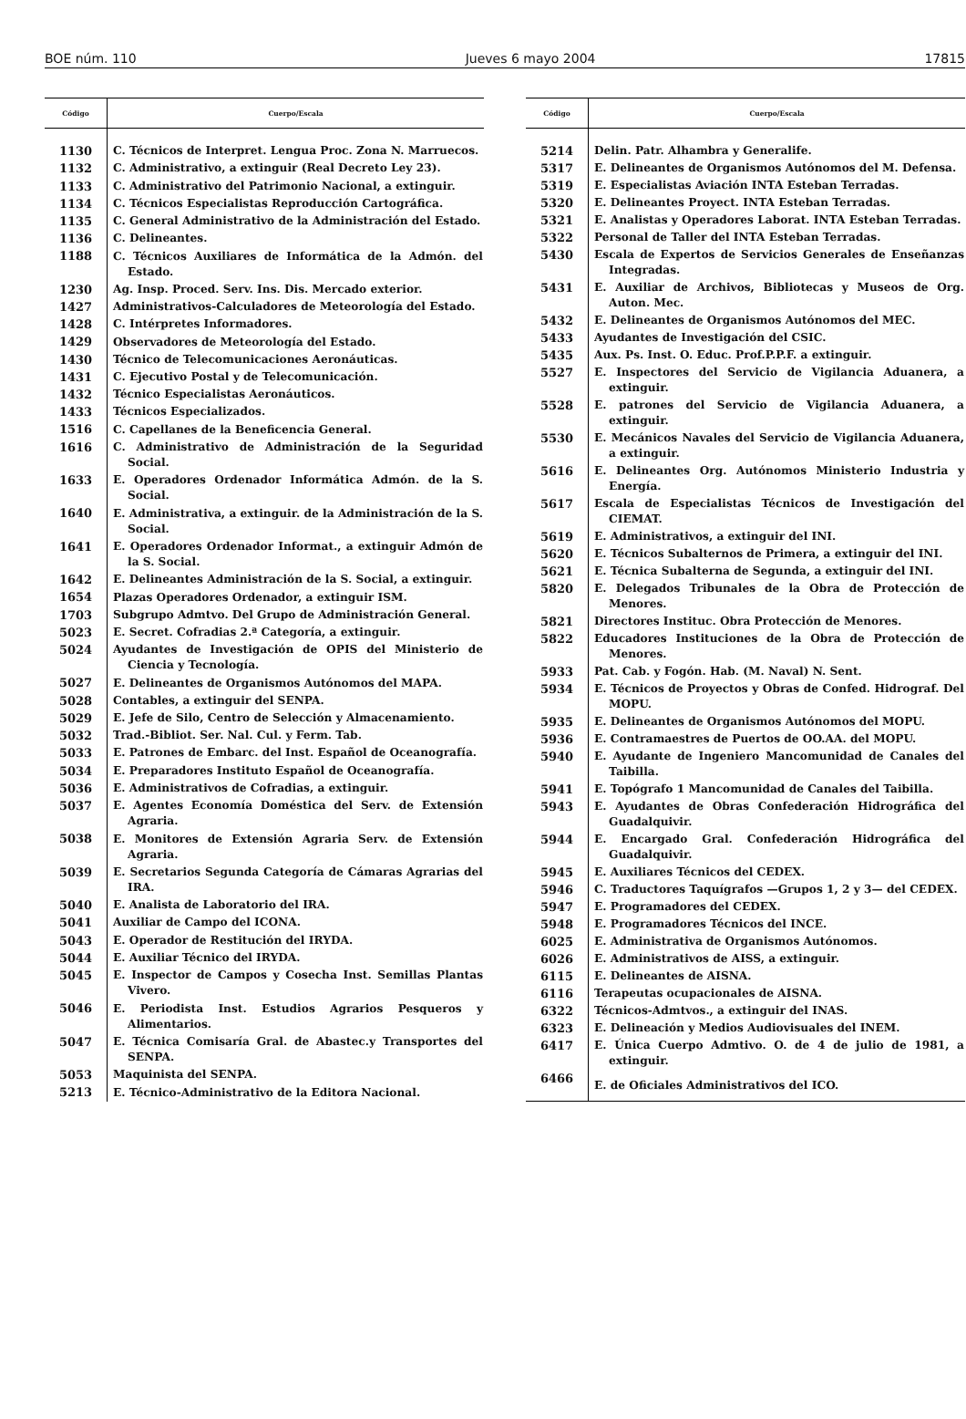BOE núm. 110 Jueves 6 mayo 2004 17815
| Código | Cuerpo/Escala |
| --- | --- |
| 1130 | C. Técnicos de Interpret. Lengua Proc. Zona N. Marruecos. |
| 1132 | C. Administrativo, a extinguir (Real Decreto Ley 23). |
| 1133 | C. Administrativo del Patrimonio Nacional, a extinguir. |
| 1134 | C. Técnicos Especialistas Reproducción Cartográfica. |
| 1135 | C. General Administrativo de la Administración del Estado. |
| 1136 | C. Delineantes. |
| 1188 | C. Técnicos Auxiliares de Informática de la Admón. del Estado. |
| 1230 | Ag. Insp. Proced. Serv. Ins. Dis. Mercado exterior. |
| 1427 | Administrativos-Calculadores de Meteorología del Estado. |
| 1428 | C. Intérpretes Informadores. |
| 1429 | Observadores de Meteorología del Estado. |
| 1430 | Técnico de Telecomunicaciones Aeronáuticas. |
| 1431 | C. Ejecutivo Postal y de Telecomunicación. |
| 1432 | Técnico Especialistas Aeronáuticos. |
| 1433 | Técnicos Especializados. |
| 1516 | C. Capellanes de la Beneficencia General. |
| 1616 | C. Administrativo de Administración de la Seguridad Social. |
| 1633 | E. Operadores Ordenador Informática Admón. de la S. Social. |
| 1640 | E. Administrativa, a extinguir. de la Administración de la S. Social. |
| 1641 | E. Operadores Ordenador Informat., a extinguir Admón de la S. Social. |
| 1642 | E. Delineantes Administración de la S. Social, a extinguir. |
| 1654 | Plazas Operadores Ordenador, a extinguir ISM. |
| 1703 | Subgrupo Admtvo. Del Grupo de Administración General. |
| 5023 | E. Secret. Cofradias 2.ª Categoría, a extinguir. |
| 5024 | Ayudantes de Investigación de OPIS del Ministerio de Ciencia y Tecnología. |
| 5027 | E. Delineantes de Organismos Autónomos del MAPA. |
| 5028 | Contables, a extinguir del SENPA. |
| 5029 | E. Jefe de Silo, Centro de Selección y Almacenamiento. |
| 5032 | Trad.-Bibliot. Ser. Nal. Cul. y Ferm. Tab. |
| 5033 | E. Patrones de Embarc. del Inst. Español de Oceanografía. |
| 5034 | E. Preparadores Instituto Español de Oceanografía. |
| 5036 | E. Administrativos de Cofradias, a extinguir. |
| 5037 | E. Agentes Economía Doméstica del Serv. de Extensión Agraria. |
| 5038 | E. Monitores de Extensión Agraria Serv. de Extensión Agraria. |
| 5039 | E. Secretarios Segunda Categoría de Cámaras Agrarias del IRA. |
| 5040 | E. Analista de Laboratorio del IRA. |
| 5041 | Auxiliar de Campo del ICONA. |
| 5043 | E. Operador de Restitución del IRYDA. |
| 5044 | E. Auxiliar Técnico del IRYDA. |
| 5045 | E. Inspector de Campos y Cosecha Inst. Semillas Plantas Vivero. |
| 5046 | E. Periodista Inst. Estudios Agrarios Pesqueros y Alimentarios. |
| 5047 | E. Técnica Comisaría Gral. de Abastec.y Transportes del SENPA. |
| 5053 | Maquinista del SENPA. |
| 5213 | E. Técnico-Administrativo de la Editora Nacional. |
| Código | Cuerpo/Escala |
| --- | --- |
| 5214 | Delin. Patr. Alhambra y Generalife. |
| 5317 | E. Delineantes de Organismos Autónomos del M. Defensa. |
| 5319 | E. Especialistas Aviación INTA Esteban Terradas. |
| 5320 | E. Delineantes Proyect. INTA Esteban Terradas. |
| 5321 | E. Analistas y Operadores Laborat. INTA Esteban Terradas. |
| 5322 | Personal de Taller del INTA Esteban Terradas. |
| 5430 | Escala de Expertos de Servicios Generales de Enseñanzas Integradas. |
| 5431 | E. Auxiliar de Archivos, Bibliotecas y Museos de Org. Auton. Mec. |
| 5432 | E. Delineantes de Organismos Autónomos del MEC. |
| 5433 | Ayudantes de Investigación del CSIC. |
| 5435 | Aux. Ps. Inst. O. Educ. Prof.P.P.F. a extinguir. |
| 5527 | E. Inspectores del Servicio de Vigilancia Aduanera, a extinguir. |
| 5528 | E. patrones del Servicio de Vigilancia Aduanera, a extinguir. |
| 5530 | E. Mecánicos Navales del Servicio de Vigilancia Aduanera, a extinguir. |
| 5616 | E. Delineantes Org. Autónomos Ministerio Industria y Energía. |
| 5617 | Escala de Especialistas Técnicos de Investigación del CIEMAT. |
| 5619 | E. Administrativos, a extinguir del INI. |
| 5620 | E. Técnicos Subalternos de Primera, a extinguir del INI. |
| 5621 | E. Técnica Subalterna de Segunda, a extinguir del INI. |
| 5820 | E. Delegados Tribunales de la Obra de Protección de Menores. |
| 5821 | Directores Instituc. Obra Protección de Menores. |
| 5822 | Educadores Instituciones de la Obra de Protección de Menores. |
| 5933 | Pat. Cab. y Fogón. Hab. (M. Naval) N. Sent. |
| 5934 | E. Técnicos de Proyectos y Obras de Confed. Hidrograf. Del MOPU. |
| 5935 | E. Delineantes de Organismos Autónomos del MOPU. |
| 5936 | E. Contramaestres de Puertos de OO.AA. del MOPU. |
| 5940 | E. Ayudante de Ingeniero Mancomunidad de Canales del Taibilla. |
| 5941 | E. Topógrafo 1 Mancomunidad de Canales del Taibilla. |
| 5943 | E. Ayudantes de Obras Confederación Hidrográfica del Guadalquivir. |
| 5944 | E. Encargado Gral. Confederación Hidrográfica del Guadalquivir. |
| 5945 | E. Auxiliares Técnicos del CEDEX. |
| 5946 | C. Traductores Taquígrafos —Grupos 1, 2 y 3— del CEDEX. |
| 5947 | E. Programadores del CEDEX. |
| 5948 | E. Programadores Técnicos del INCE. |
| 6025 | E. Administrativa de Organismos Autónomos. |
| 6026 | E. Administrativos de AISS, a extinguir. |
| 6115 | E. Delineantes de AISNA. |
| 6116 | Terapeutas ocupacionales de AISNA. |
| 6322 | Técnicos-Admtvos., a extinguir del INAS. |
| 6323 | E. Delineación y Medios Audiovisuales del INEM. |
| 6417 | E. Única Cuerpo Admtivo. O. de 4 de julio de 1981, a extinguir. |
| 6466 | E. de Oficiales Administrativos del ICO. |